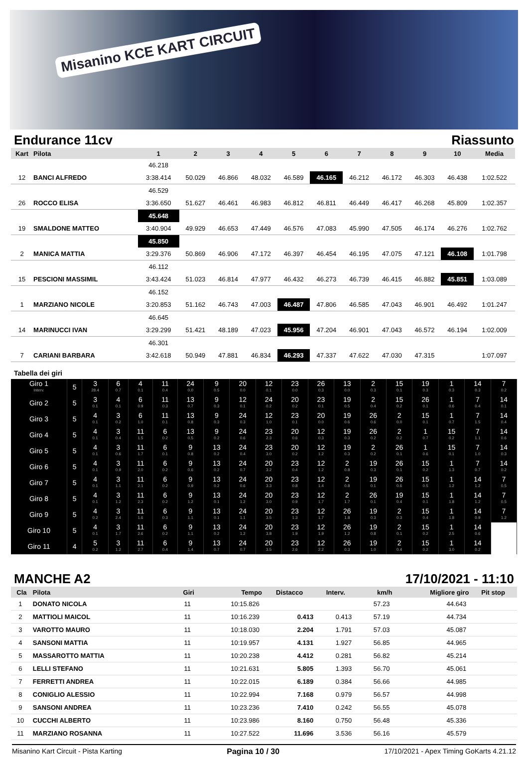Misanino KCE KART CIRCUIT
Endurance 11cv Riassunto
| Kart | Pilota | 1 | 2 | 3 | 4 | 5 | 6 | 7 | 8 | 9 | 10 | Media |
| --- | --- | --- | --- | --- | --- | --- | --- | --- | --- | --- | --- | --- |
| | | 46.218 | | | | | | | | | | |
| 12 | BANCI ALFREDO | 3:38.414 | 50.029 | 46.866 | 48.032 | 46.589 | 46.165 | 46.212 | 46.172 | 46.303 | 46.438 | 1:02.522 |
| | | 46.529 | | | | | | | | | | |
| 26 | ROCCO ELISA | 3:36.650 | 51.627 | 46.461 | 46.983 | 46.812 | 46.811 | 46.449 | 46.417 | 46.268 | 45.809 | 1:02.357 |
| | | 45.648 | | | | | | | | | | |
| 19 | SMALDONE MATTEO | 3:40.904 | 49.929 | 46.653 | 47.449 | 46.576 | 47.083 | 45.990 | 47.505 | 46.174 | 46.276 | 1:02.762 |
| | | 45.850 | | | | | | | | | | |
| 2 | MANICA MATTIA | 3:29.376 | 50.869 | 46.906 | 47.172 | 46.397 | 46.454 | 46.195 | 47.075 | 47.121 | 46.108 | 1:01.798 |
| | | 46.112 | | | | | | | | | | |
| 15 | PESCIONI MASSIMIL | 3:43.424 | 51.023 | 46.814 | 47.977 | 46.432 | 46.273 | 46.739 | 46.415 | 46.882 | 45.851 | 1:03.089 |
| | | 46.152 | | | | | | | | | | |
| 1 | MARZIANO NICOLE | 3:20.853 | 51.162 | 46.743 | 47.003 | 46.487 | 47.806 | 46.585 | 47.043 | 46.901 | 46.492 | 1:01.247 |
| | | 46.645 | | | | | | | | | | |
| 14 | MARINUCCI IVAN | 3:29.299 | 51.421 | 48.189 | 47.023 | 45.956 | 47.204 | 46.901 | 47.043 | 46.572 | 46.194 | 1:02.009 |
| | | 46.301 | | | | | | | | | | |
| 7 | CARIANI BARBARA | 3:42.618 | 50.949 | 47.881 | 46.834 | 46.293 | 47.337 | 47.622 | 47.030 | 47.315 | | 1:07.097 |
Tabella dei giri
| Giro 1 Interv. | 5 | 3 28.4 | 6 0.7 | 4 0.1 | 11 0.4 | 24 0.0 | 9 0.5 | 20 0.0 | 12 0.1 | 23 0.0 | 26 0.3 | 13 0.0 | 2 0.3 | 15 0.1 | 19 0.3 | 1 0.3 | 14 0.3 | 7 0.2 |
| Giro 2 | 5 | 3 0.1 | 4 0.1 | 6 0.9 | 11 0.3 | 13 0.7 | 9 0.3 | 12 0.1 | 24 0.2 | 20 0.2 | 23 0.1 | 19 0.5 | 2 0.4 | 15 0.2 | 26 0.1 | 1 0.6 | 7 0.4 | 14 0.1 |
| Giro 3 | 5 | 4 0.1 | 3 0.2 | 6 1.0 | 11 0.1 | 13 0.8 | 9 0.3 | 24 0.3 | 12 1.0 | 23 0.1 | 20 0.0 | 19 0.6 | 26 0.6 | 2 0.0 | 15 0.1 | 1 0.7 | 7 1.5 | 14 0.4 |
| Giro 4 | 5 | 4 0.1 | 3 0.4 | 11 1.5 | 6 0.2 | 13 0.5 | 9 0.2 | 24 0.6 | 23 2.3 | 20 0.6 | 12 0.3 | 19 0.3 | 26 0.2 | 2 0.2 | 1 0.7 | 15 0.2 | 7 1.1 | 14 0.6 |
| Giro 5 | 5 | 4 0.1 | 3 0.6 | 11 1.7 | 6 0.1 | 9 0.8 | 13 0.2 | 24 0.4 | 23 3.0 | 20 0.2 | 12 1.2 | 19 0.3 | 2 0.2 | 26 0.1 | 1 0.6 | 15 0.1 | 7 1.0 | 14 0.3 |
| Giro 6 | 5 | 4 0.1 | 3 0.9 | 11 2.0 | 6 0.2 | 9 0.6 | 13 0.2 | 24 0.7 | 20 3.2 | 23 0.4 | 12 1.2 | 2 0.8 | 19 0.3 | 26 0.1 | 15 0.2 | 1 1.3 | 7 0.7 | 14 0.2 |
| Giro 7 | 5 | 4 0.1 | 3 1.1 | 11 2.1 | 6 0.2 | 9 0.9 | 13 0.2 | 24 0.6 | 20 3.3 | 23 0.8 | 12 1.4 | 2 0.8 | 19 0.1 | 26 0.6 | 15 0.5 | 1 1.2 | 14 1.2 | 7 0.5 |
| Giro 8 | 5 | 4 0.1 | 3 1.2 | 11 2.3 | 6 0.2 | 9 1.2 | 13 0.1 | 24 1.2 | 20 3.0 | 23 0.9 | 12 1.7 | 2 1.7 | 26 0.1 | 19 0.4 | 15 0.1 | 1 1.8 | 14 1.2 | 7 0.5 |
| Giro 9 | 5 | 4 0.2 | 3 2.4 | 11 1.6 | 6 0.3 | 9 1.1 | 13 0.1 | 24 1.1 | 20 3.5 | 23 1.3 | 12 1.7 | 26 1.8 | 19 0.3 | 2 0.3 | 15 0.4 | 1 1.8 | 14 0.9 | 7 1.2 |
| Giro 10 | 5 | 4 0.1 | 3 1.7 | 11 2.6 | 6 0.2 | 9 1.1 | 13 0.2 | 24 1.2 | 20 3.8 | 23 1.9 | 12 1.9 | 26 1.2 | 19 0.8 | 2 0.1 | 15 0.2 | 1 2.5 | 14 0.6 | |
| Giro 11 | 4 | 5 0.2 | 3 1.2 | 11 2.7 | 6 0.4 | 9 1.4 | 13 0.7 | 24 0.7 | 20 3.5 | 23 2.6 | 12 2.2 | 26 0.3 | 19 1.0 | 2 0.4 | 15 0.2 | 1 3.0 | 14 0.2 | |
MANCHE A2 17/10/2021 - 11:10
| Cla | Pilota | Giri | Tempo | Distacco | Interv. | km/h | Migliore giro | Pit stop |
| --- | --- | --- | --- | --- | --- | --- | --- | --- |
| 1 | DONATO NICOLA | 11 | 10:15.826 | | | 57.23 | 44.643 | |
| 2 | MATTIOLI MAICOL | 11 | 10:16.239 | 0.413 | 0.413 | 57.19 | 44.734 | |
| 3 | VAROTTO MAURO | 11 | 10:18.030 | 2.204 | 1.791 | 57.03 | 45.087 | |
| 4 | SANSONI MATTIA | 11 | 10:19.957 | 4.131 | 1.927 | 56.85 | 44.965 | |
| 5 | MASSAROTTO MATTIA | 11 | 10:20.238 | 4.412 | 0.281 | 56.82 | 45.214 | |
| 6 | LELLI STEFANO | 11 | 10:21.631 | 5.805 | 1.393 | 56.70 | 45.061 | |
| 7 | FERRETTI ANDREA | 11 | 10:22.015 | 6.189 | 0.384 | 56.66 | 44.985 | |
| 8 | CONIGLIO ALESSIO | 11 | 10:22.994 | 7.168 | 0.979 | 56.57 | 44.998 | |
| 9 | SANSONI ANDREA | 11 | 10:23.236 | 7.410 | 0.242 | 56.55 | 45.078 | |
| 10 | CUCCHI ALBERTO | 11 | 10:23.986 | 8.160 | 0.750 | 56.48 | 45.336 | |
| 11 | MARZIANO ROSANNA | 11 | 10:27.522 | 11.696 | 3.536 | 56.16 | 45.579 | |
Misanino Kart Circuit - Pista Karting Pagina 10 / 30 17/10/2021 - Apex Timing GoKarts 4.21.12